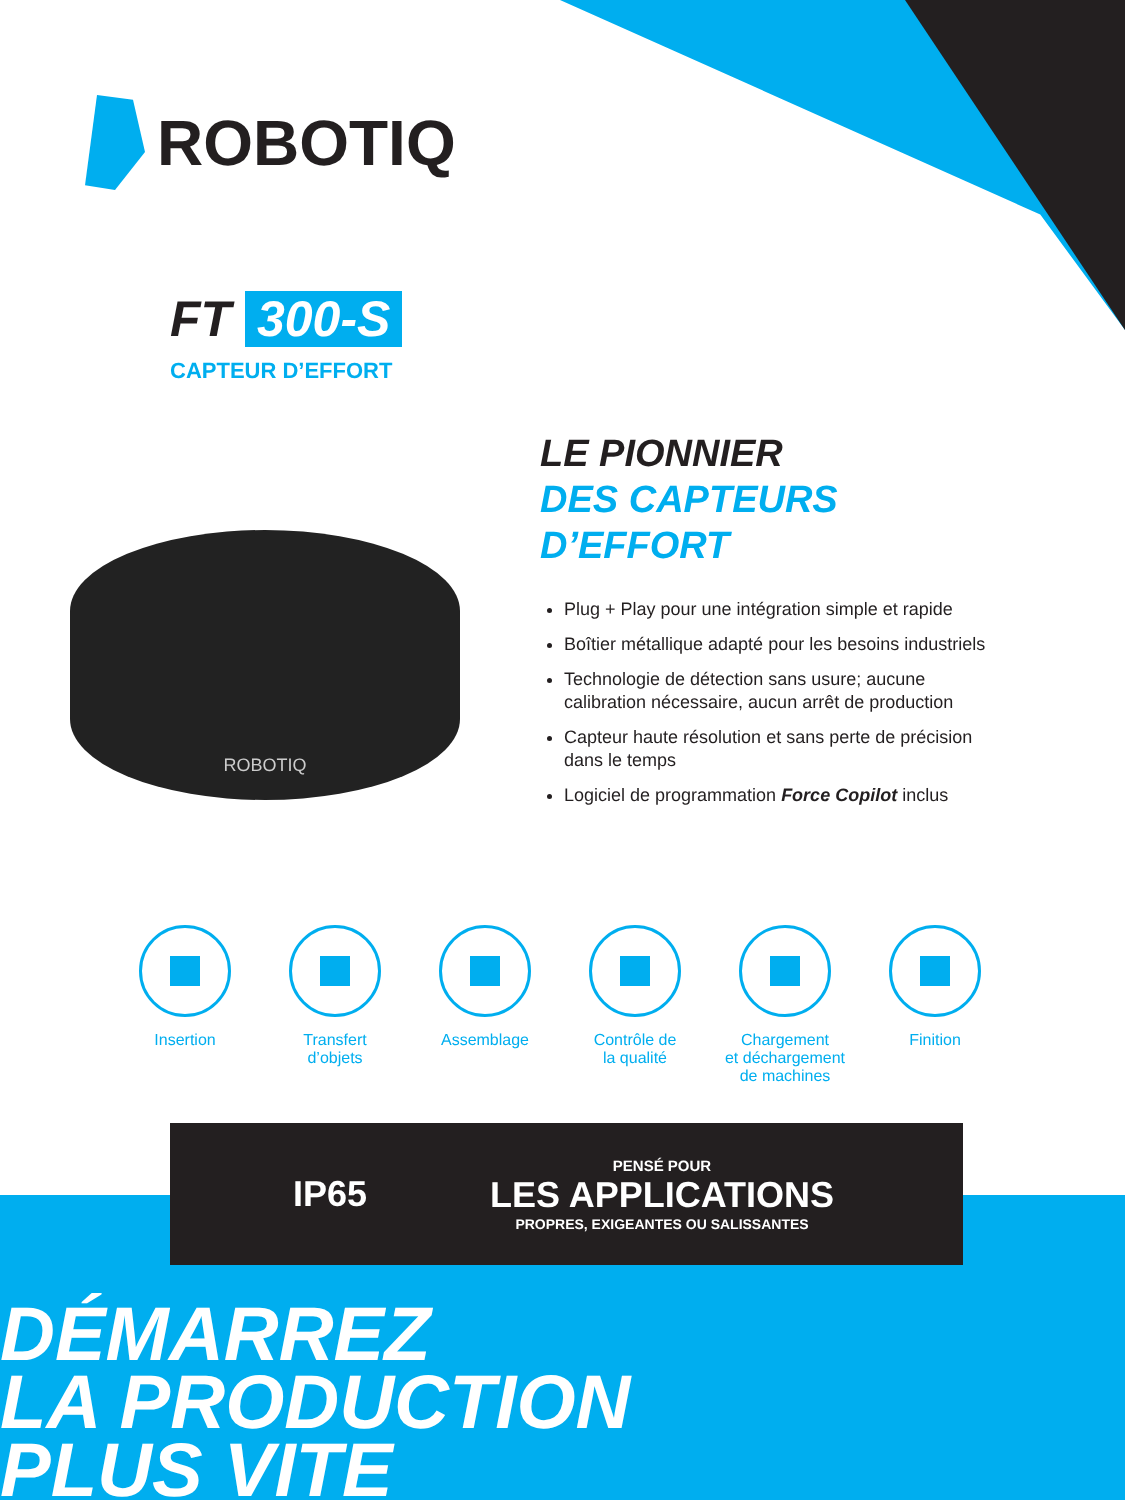ROBOTIQ
FT 300-S
CAPTEUR D’EFFORT
ROBOTIQ
LE PIONNIER
DES CAPTEURS
D’EFFORT
Plug + Play pour une intégration simple et rapide
Boîtier métallique adapté pour les besoins industriels
Technologie de détection sans usure; aucune calibration nécessaire, aucun arrêt de production
Capteur haute résolution et sans perte de précision dans le temps
Logiciel de programmation Force Copilot inclus
Insertion Transfert
d’objets
Assemblage Contrôle de
la qualité
Chargement
et déchargement
de machines
Finition
IP65
PENSÉ POUR
LES APPLICATIONS
PROPRES, EXIGEANTES OU SALISSANTES
DÉMARREZ
LA PRODUCTION
PLUS VITE